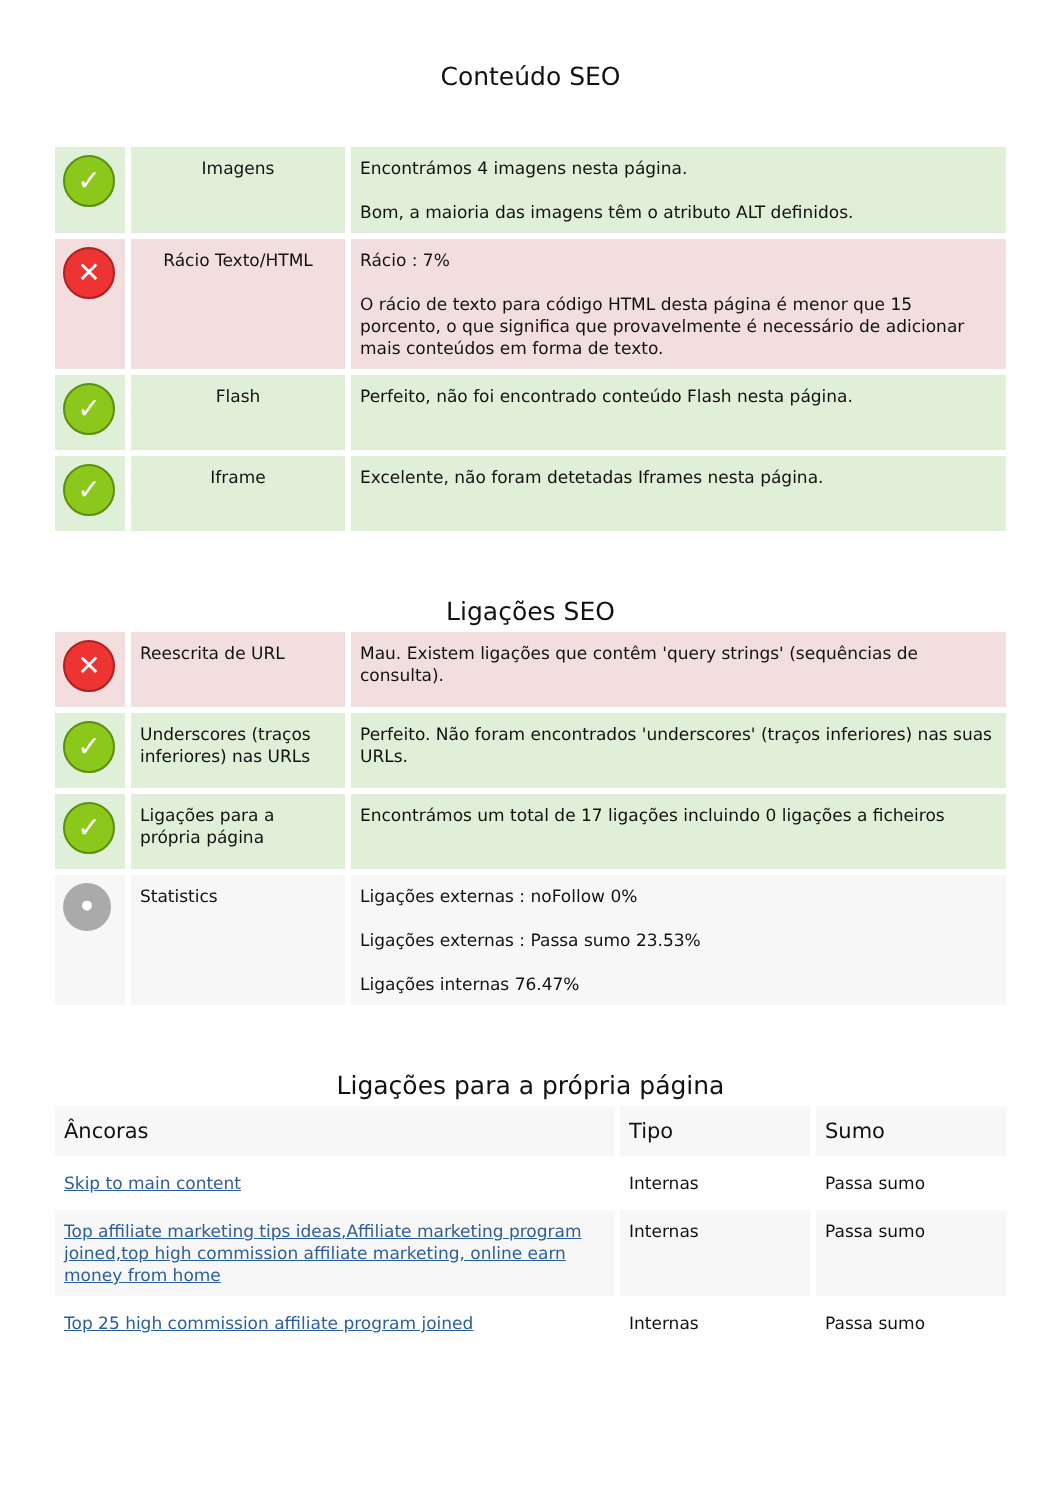Conteúdo SEO
| ✓ | Imagens | Encontrámos 4 imagens nesta página. Bom, a maioria das imagens têm o atributo ALT definidos. |
| ✕ | Rácio Texto/HTML | Rácio : 7% O rácio de texto para código HTML desta página é menor que 15 porcento, o que significa que provavelmente é necessário de adicionar mais conteúdos em forma de texto. |
| ✓ | Flash | Perfeito, não foi encontrado conteúdo Flash nesta página. |
| ✓ | Iframe | Excelente, não foram detetadas Iframes nesta página. |
Ligações SEO
| ✕ | Reescrita de URL | Mau. Existem ligações que contêm 'query strings' (sequências de consulta). |
| ✓ | Underscores (traços inferiores) nas URLs | Perfeito. Não foram encontrados 'underscores' (traços inferiores) nas suas URLs. |
| ✓ | Ligações para a própria página | Encontrámos um total de 17 ligações incluindo 0 ligações a ficheiros |
| • | Statistics | Ligações externas : noFollow 0% Ligações externas : Passa sumo 23.53% Ligações internas 76.47% |
Ligações para a própria página
| Âncoras | Tipo | Sumo |
| --- | --- | --- |
| Skip to main content | Internas | Passa sumo |
| Top affiliate marketing tips ideas,Affiliate marketing program joined,top high commission affiliate marketing, online earn money from home | Internas | Passa sumo |
| Top 25 high commission affiliate program joined | Internas | Passa sumo |